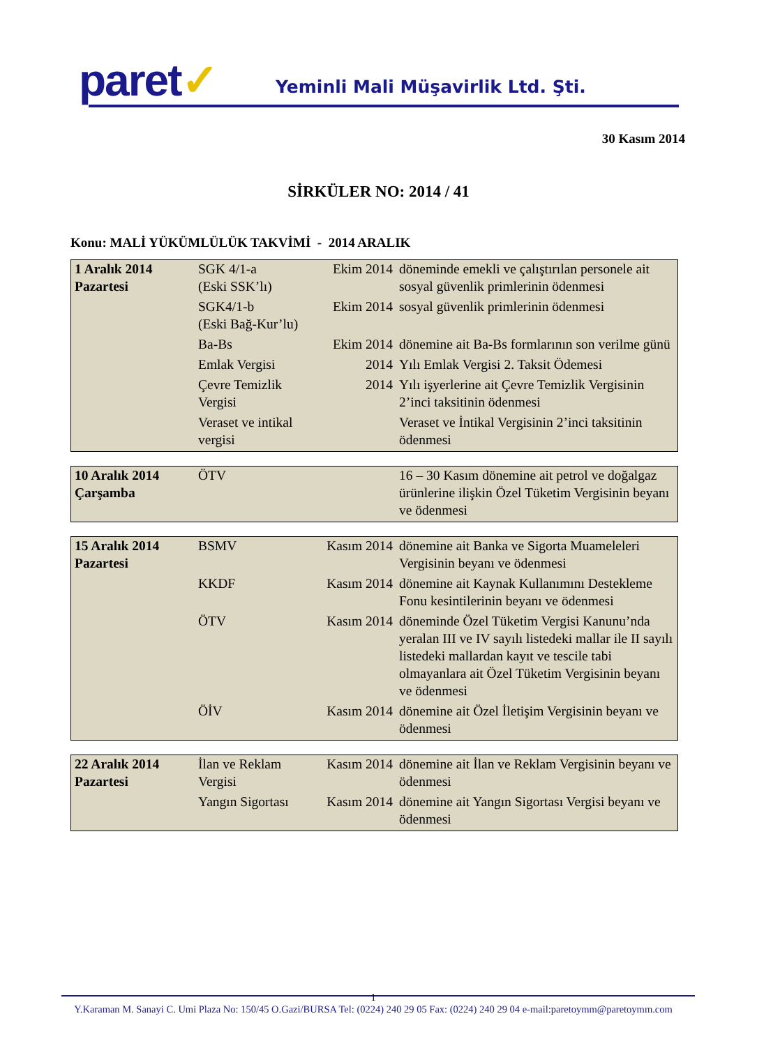paret✓
Yeminli Mali Müşavirlik Ltd. Şti.
30 Kasım 2014
SİRKÜLER NO: 2014 / 41
Konu: MALİ YÜKÜMLÜLÜK TAKVİMİ - 2014 ARALIK
| 1 Aralık 2014 Pazartesi | SGK 4/1-a (Eski SSK’lı) | Ekim 2014 | döneminde emekli ve çalıştırılan personele ait sosyal güvenlik primlerinin ödenmesi |
| | SGK4/1-b (Eski Bağ-Kur’lu) | Ekim 2014 | sosyal güvenlik primlerinin ödenmesi |
| | Ba-Bs | Ekim 2014 | dönemine ait Ba-Bs formlarının son verilme günü |
| | Emlak Vergisi | 2014 | Yılı Emlak Vergisi 2. Taksit Ödemesi |
| | Çevre Temizlik Vergisi | 2014 | Yılı işyerlerine ait Çevre Temizlik Vergisinin 2’inci taksitinin ödenmesi |
| | Veraset ve intikal vergisi | | Veraset ve İntikal Vergisinin 2’inci taksitinin ödenmesi |
| 10 Aralık 2014 Çarşamba | ÖTV | | 16 – 30 Kasım dönemine ait petrol ve doğalgaz ürünlerine ilişkin Özel Tüketim Vergisinin beyanı ve ödenmesi |
| 15 Aralık 2014 Pazartesi | BSMV | Kasım 2014 | dönemine ait Banka ve Sigorta Muameleleri Vergisinin beyanı ve ödenmesi |
| | KKDF | Kasım 2014 | dönemine ait Kaynak Kullanımını Destekleme Fonu kesintilerinin beyanı ve ödenmesi |
| | ÖTV | Kasım 2014 | döneminde Özel Tüketim Vergisi Kanunu’nda yeralan III ve IV sayılı listedeki mallar ile II sayılı listedeki mallardan kayıt ve tescile tabi olmayanlara ait Özel Tüketim Vergisinin beyanı ve ödenmesi |
| | ÖİV | Kasım 2014 | dönemine ait Özel İletişim Vergisinin beyanı ve ödenmesi |
| 22 Aralık 2014 Pazartesi | İlan ve Reklam Vergisi | Kasım 2014 | dönemine ait İlan ve Reklam Vergisinin beyanı ve ödenmesi |
| | Yangın Sigortası | Kasım 2014 | dönemine ait Yangın Sigortası Vergisi beyanı ve ödenmesi |
1
Y.Karaman M. Sanayi C. Umi Plaza No: 150/45 O.Gazi/BURSA Tel: (0224) 240 29 05 Fax: (0224) 240 29 04 e-mail:paretoymm@paretoymm.com